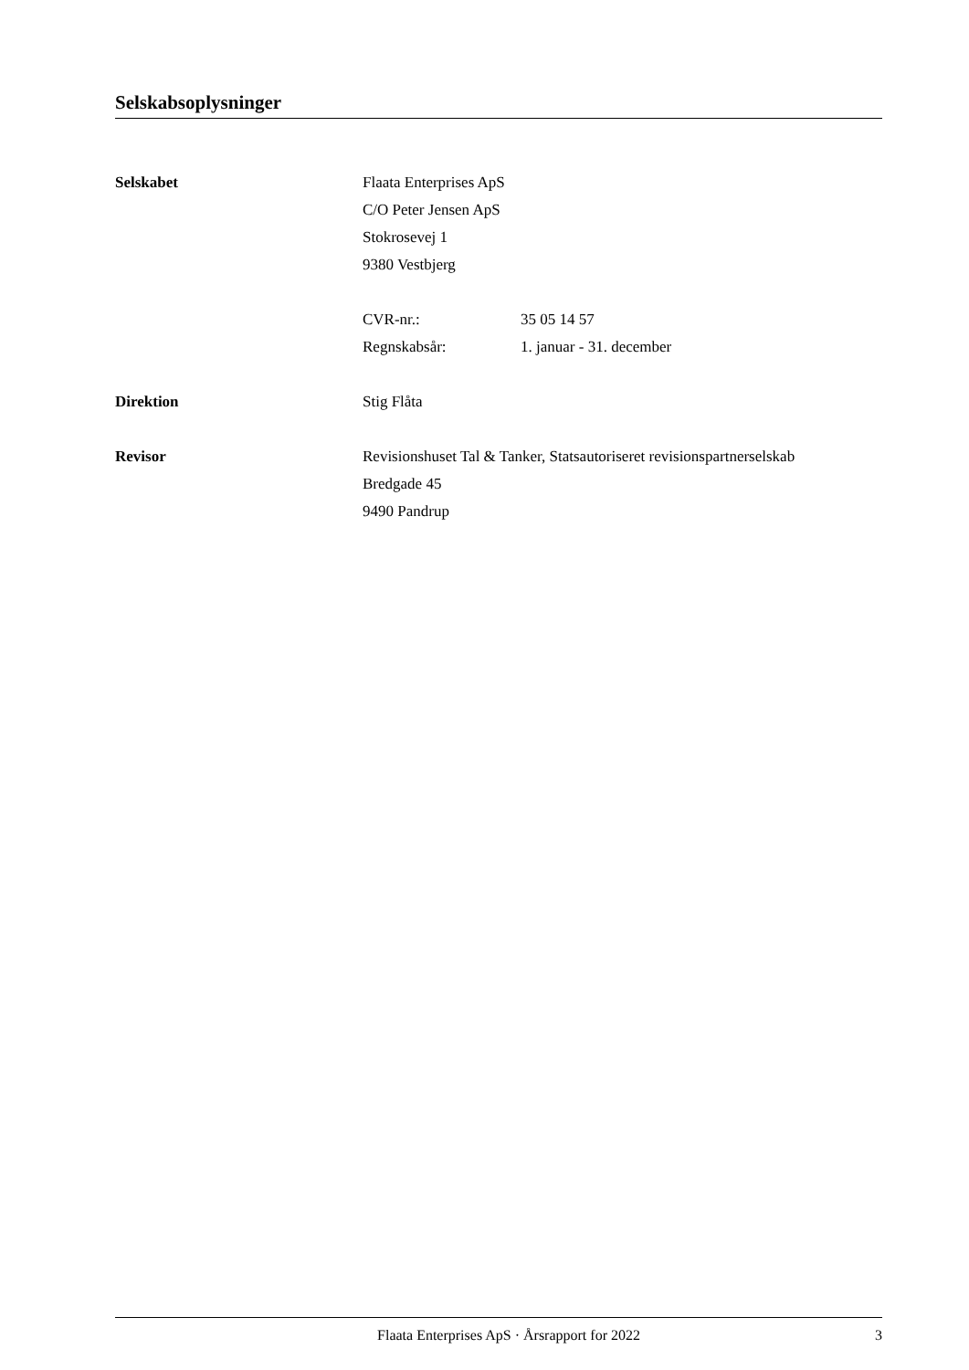Selskabsoplysninger
Selskabet Flaata Enterprises ApS
C/O Peter Jensen ApS
Stokrosevej 1
9380 Vestbjerg
CVR-nr.: 35 05 14 57
Regnskabsår: 1. januar - 31. december
Direktion Stig Flåta
Revisor Revisionshuset Tal & Tanker, Statsautoriseret revisionspartnerselskab
Bredgade 45
9490 Pandrup
Flaata Enterprises ApS · Årsrapport for 2022
3